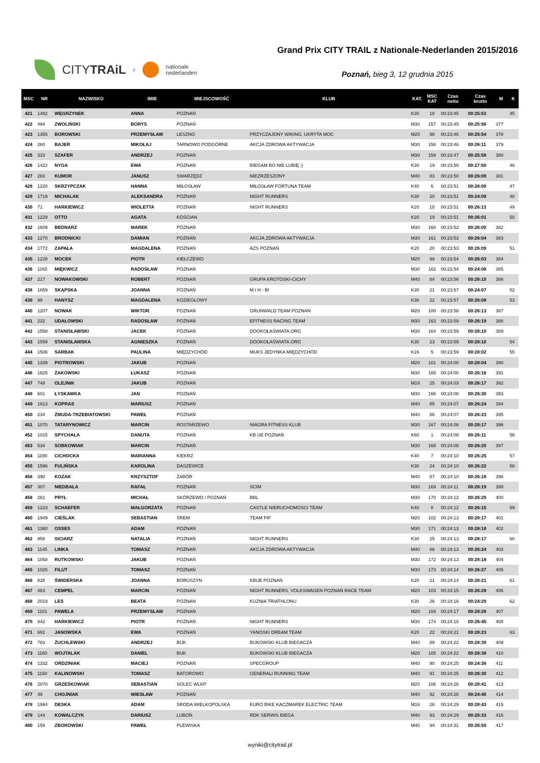CITYTRAiL z
nationale
nederlanden
Grand Prix CITY TRAIL z Nationale-Nederlanden 2015/2016
Poznań, bieg 3, 12 grudnia 2015
| MSC | NR | NAZWISKO | IMIE | MIEJSCOWOŚĆ | KLUB | KAT. | MSC KAT | Czas netto | Czas brutto | M | K |
| --- | --- | --- | --- | --- | --- | --- | --- | --- | --- | --- | --- |
| 421 | 1482 | WĘGRZYNEK | ANNA | POZNAŃ | | K30 | 18 | 00:23:45 | 00:25:53 | | 45 |
| 422 | 494 | ZWOLIŃSKI | BORYS | POZNAŃ | | M30 | 157 | 00:23:45 | 00:25:56 | 377 | |
| 423 | 1355 | BOROWSKI | PRZEMYSŁAW | LESZNO | PRZYCZAJONY WIKING, UKRYTA MOC | M20 | 98 | 00:23:46 | 00:25:54 | 378 | |
| 424 | 260 | BAJER | MIKOŁAJ | TARNOWO PODGÓRNE | AKCJA ZDROWA AKTYWACJA | M30 | 158 | 00:23:46 | 00:26:11 | 379 | |
| 425 | 333 | SZAFER | ANDRZEJ | POZNAŃ | | M30 | 159 | 00:23:47 | 00:25:58 | 380 | |
| 426 | 1422 | NYGA | EWA | POZNAŃ | BIEGAM BO NIE LUBIĘ ;) | K30 | 19 | 00:23:50 | 00:27:50 | | 46 |
| 427 | 283 | KUMOR | JANUSZ | SWARZĘDZ | NIEZRZESZONY | M40 | 83 | 00:23:50 | 00:26:09 | 381 | |
| 428 | 1220 | SKRZYPCZAK | HANNA | MIŁOSŁAW | MIŁOSŁAW FORTUNA TEAM | K40 | 6 | 00:23:51 | 00:28:00 | | 47 |
| 429 | 1719 | MICHALAK | ALEKSANDRA | POZNAŃ | NIGHT RUNNERS | K30 | 20 | 00:23:51 | 00:24:09 | | 48 |
| 430 | 71 | HARKIEWICZ | WIOLETTA | POZNAŃ | NIGHT RUNNERS | K20 | 18 | 00:23:51 | 00:26:13 | | 49 |
| 431 | 1229 | OTTO | AGATA | KOŚCIAN | | K20 | 19 | 00:23:51 | 00:26:01 | | 50 |
| 432 | 1609 | BEDNARZ | MAREK | POZNAŃ | | M30 | 160 | 00:23:52 | 00:26:00 | 382 | |
| 433 | 1270 | BRODNICKI | DAMIAN | POZNAŃ | AKCJA ZDROWA AKTYWACJA | M30 | 161 | 00:23:53 | 00:26:04 | 383 | |
| 434 | 1772 | ZAPAŁA | MAGDALENA | POZNAŃ | AZS POZNAŃ | K20 | 20 | 00:23:53 | 00:26:09 | | 51 |
| 435 | 1228 | MOCEK | PIOTR | KIEŁCZEWO | | M20 | 99 | 00:23:54 | 00:26:03 | 384 | |
| 436 | 1165 | MIĘKWICZ | RADOSŁAW | POZNAŃ | | M30 | 162 | 00:23:54 | 00:24:08 | 385 | |
| 437 | 217 | NOWAKOWSKI | ROBERT | POZNAŃ | GRUPA KROTOSKI-CICHY | M40 | 84 | 00:23:56 | 00:26:10 | 386 | |
| 438 | 1659 | SKĄPSKA | JOANNA | POZNAŃ | M I H - BI | K30 | 21 | 00:23:57 | 00:24:07 | | 52 |
| 439 | 98 | HANYSZ | MAGDALENA | KOZIEGŁOWY | | K30 | 22 | 00:23:57 | 00:26:08 | | 53 |
| 440 | 1207 | NOWAK | WIKTOR | POZNAŃ | GRUNWALD TEAM POZNAŃ | M20 | 100 | 00:23:58 | 00:26:13 | 387 | |
| 441 | 232 | UDAŁOWSKI | RADOSŁAW | POZNAŃ | EFITNESS RACING TEAM | M30 | 163 | 00:23:59 | 00:26:19 | 388 | |
| 442 | 1558 | STANISŁAWSKI | JACEK | POZNAŃ | DOOKOŁAŚWIATA.ORG | M30 | 164 | 00:23:59 | 00:28:10 | 389 | |
| 443 | 1559 | STANISŁAWSKA | AGNIESZKA | POZNAŃ | DOOKOŁAŚWIATA.ORG | K30 | 23 | 00:23:59 | 00:28:10 | | 54 |
| 444 | 1506 | SARBAK | PAULINA | MIĘDZYCHÓD | MUKS JEDYNKA MIĘDZYCHÓD | K16 | 5 | 00:23:59 | 00:28:02 | | 55 |
| 445 | 1339 | PIOTROWSKI | JAKUB | POZNAŃ | | M20 | 101 | 00:24:00 | 00:28:04 | 390 | |
| 446 | 1825 | ŻAKOWSKI | ŁUKASZ | POZNAŃ | | M30 | 165 | 00:24:00 | 00:26:16 | 391 | |
| 447 | 748 | OLEJNIK | JAKUB | POZNAŃ | | M16 | 25 | 00:24:03 | 00:26:17 | 392 | |
| 448 | 601 | ŁYSKAWKA | JAN | POZNAŃ | | M30 | 166 | 00:24:06 | 00:26:30 | 393 | |
| 449 | 1913 | KOPRAS | MARIUSZ | POZNAŃ | | M40 | 85 | 00:24:07 | 00:26:24 | 394 | |
| 450 | 234 | ŻMUDA-TRZEBIATOWSKI | PAWEŁ | POZNAŃ | | M40 | 86 | 00:24:07 | 00:26:23 | 395 | |
| 451 | 1070 | TATARYNOWICZ | MARCIN | ROSTARZEWO | NIAGRA FITNESS KLUB | M30 | 167 | 00:24:08 | 00:28:17 | 396 | |
| 452 | 1015 | SPYCHAŁA | DANUTA | POZNAŃ | KB UE POZNAŃ | K60 | 1 | 00:24:08 | 00:26:11 | | 56 |
| 453 | 534 | SOBKOWIAK | MARCIN | POZNAŃ | | M30 | 168 | 00:24:08 | 00:26:20 | 397 | |
| 454 | 1190 | CICHOCKA | MARIANNA | KIEKRZ | | K40 | 7 | 00:24:10 | 00:26:25 | | 57 |
| 455 | 1596 | FULIŃSKA | KAROLINA | DASZEWICE | | K30 | 24 | 00:24:10 | 00:26:22 | | 58 |
| 456 | 390 | KOZAK | KRZYSZTOF | ZABÓR | | M40 | 87 | 00:24:10 | 00:26:18 | 398 | |
| 457 | 307 | NIEDBAŁA | RAFAŁ | POZNAŃ | SCIM | M30 | 169 | 00:24:11 | 00:28:19 | 399 | |
| 458 | 261 | PRYŁ | MICHAŁ | SKÓRZEWO / POZNAŃ | BBL | M30 | 170 | 00:24:12 | 00:26:29 | 400 | |
| 459 | 1223 | SCHAEFER | MAŁGORZATA | POZNAŃ | CASTLE NIERUCHOMOŚCI TEAM | K40 | 8 | 00:24:12 | 00:26:15 | | 59 |
| 460 | 1949 | CIEŚLAK | SEBASTIAN | ŚREM | TEAM PIF | M20 | 102 | 00:24:13 | 00:28:17 | 401 | |
| 461 | 1360 | OSSES | ADAM | POZNAŃ | | M30 | 171 | 00:24:13 | 00:28:18 | 402 | |
| 462 | 858 | SICIARZ | NATALIA | POZNAŃ | NIGHT RUNNERS | K30 | 25 | 00:24:13 | 00:28:17 | | 60 |
| 463 | 1145 | LINKA | TOMASZ | POZNAŃ | AKCJA ZDROWA AKTYWACJA | M40 | 88 | 00:24:13 | 00:26:24 | 403 | |
| 464 | 1058 | RUTKOWSKI | JAKUB | POZNAŃ | | M30 | 172 | 00:24:13 | 00:28:18 | 404 | |
| 465 | 1025 | FILUT | TOMASZ | POZNAŃ | | M30 | 173 | 00:24:14 | 00:26:27 | 405 | |
| 466 | 835 | ŚWIDERSKA | JOANNA | BORUSZYN | KBUE POZNAŃ | K20 | 21 | 00:24:14 | 00:28:21 | | 61 |
| 467 | 463 | CEMPEL | MARCIN | POZNAŃ | NIGHT RUNNERS, VOLKSWAGEN POZNAŃ RACE TEAM | M20 | 103 | 00:24:15 | 00:26:28 | 406 | |
| 468 | 2019 | LES | BEATA | POZNAN | KUZNIA TRIATHLONU | K30 | 26 | 00:24:16 | 00:24:29 | | 62 |
| 469 | 1101 | PAWELA | PRZEMYSŁAW | POZNAŃ | | M20 | 104 | 00:24:17 | 00:28:26 | 407 | |
| 470 | 842 | HARKIEWICZ | PIOTR | POZNAŃ | NIGHT RUNNERS | M30 | 174 | 00:24:18 | 00:26:45 | 408 | |
| 471 | 691 | JANOWSKA | EWA | POZNAŃ | YANOSKI DREAM TEAM | K20 | 22 | 00:24:21 | 00:28:23 | | 63 |
| 472 | 783 | ŻUCHLEWSKI | ANDRZEJ | BUK | BUKOWSKI KLUB BIEGACZA | M40 | 89 | 00:24:22 | 00:28:39 | 409 | |
| 473 | 1160 | WOJTALAK | DANIEL | BUK | BUKOWSKI KLUB BIEGACZA | M20 | 105 | 00:24:22 | 00:28:38 | 410 | |
| 474 | 1332 | ORDZINIAK | MACIEJ | POZNAŃ | SPECGROUP | M40 | 90 | 00:24:25 | 00:24:36 | 411 | |
| 475 | 1150 | KALINOWSKI | TOMASZ | BATOROWO | GENERALI RUNNING TEAM | M40 | 91 | 00:24:25 | 00:26:30 | 412 | |
| 476 | 2070 | GRZEŚKOWIAK | SEBASTIAN | SOLEC WLKP | | M20 | 106 | 00:24:26 | 00:28:41 | 413 | |
| 477 | 49 | CHOJNIAK | WIESŁAW | POZNAŃ | | M40 | 92 | 00:24:28 | 00:24:40 | 414 | |
| 478 | 1994 | DESKA | ADAM | ŚRODA WIELKOPOLSKA | EURO BIKE KACZMAREK ELECTRIC TEAM | M16 | 26 | 00:24:29 | 00:28:43 | 415 | |
| 479 | 144 | KOWALCZYK | DARIUSZ | LUBOŃ | RDK SERWIS BIEGA | M40 | 93 | 00:24:29 | 00:26:33 | 416 | |
| 480 | 159 | ZBOROWSKI | PAWEŁ | PLEWISKA | | M40 | 94 | 00:24:31 | 00:26:50 | 417 | |
wyniki@citytrail.pl